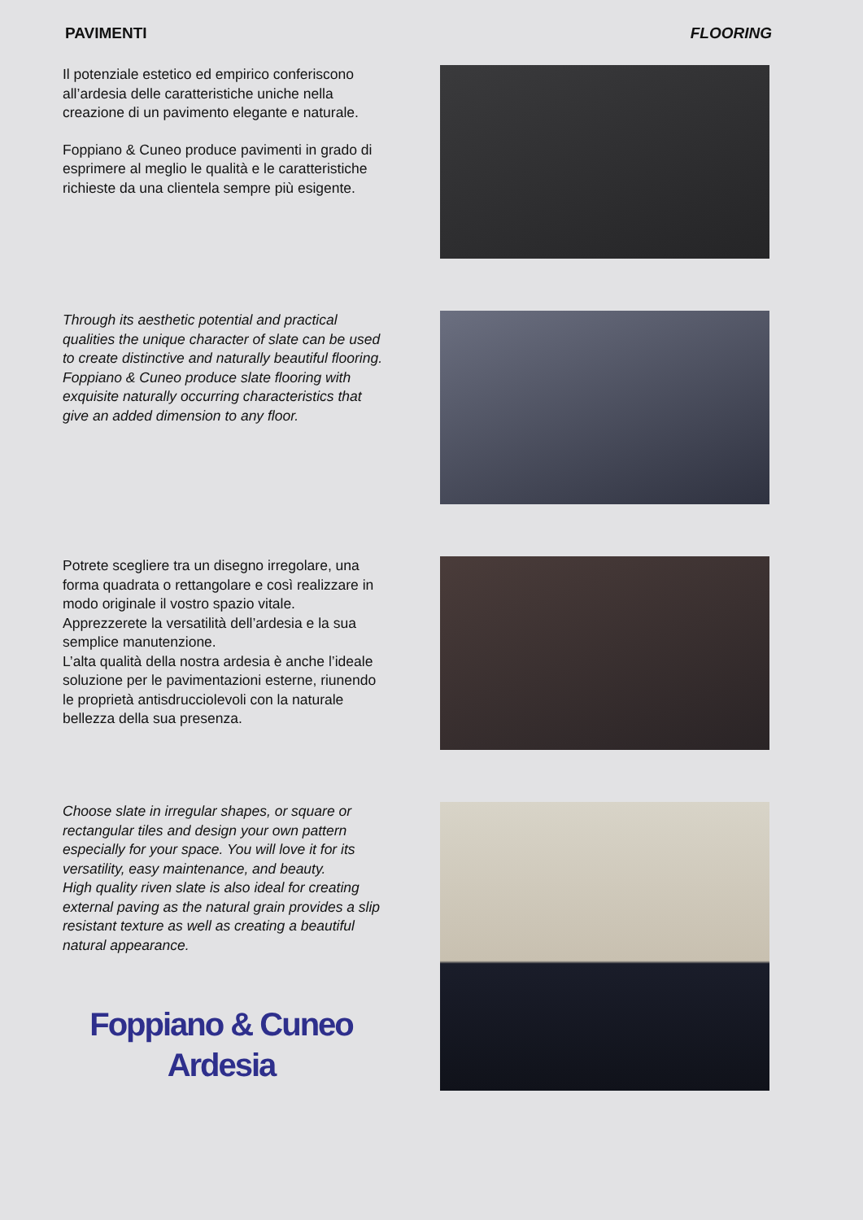PAVIMENTI FLOORING
Il potenziale estetico ed empirico conferiscono all’ardesia delle caratteristiche uniche nella creazione di un pavimento elegante e naturale.
Foppiano & Cuneo produce pavimenti in grado di esprimere al meglio le qualità e le caratte­ristiche richieste da una clientela sempre più esigente.
Through its aesthetic potential and practical qualities the unique character of slate can be used to create distinctive and naturally beautiful flooring.
Foppiano & Cuneo produce slate flooring with exquisite naturally occurring characteristics that give an added dimension to any floor.
Potrete scegliere tra un disegno irregolare, una forma quadrata o rettangolare e così realizzare in modo originale il vostro spazio vitale.
Apprezzerete la versatilità dell’ardesia e la sua semplice manutenzione.
L’alta qualità della nostra ardesia è anche l’ideale soluzione per le pavimentazioni esterne, riunendo le proprietà antisdrucciolevoli con la naturale bellezza della sua presenza.
Choose slate in irregular shapes, or square or rectangular tiles and design your own pattern especially for your space. You will love it for its versatility, easy maintenance, and beauty.
High quality riven slate is also ideal for creating external paving as the natural grain provides a slip resistant texture as well as creating a beautiful natural appearance.
Foppiano & Cuneo
Ardesia